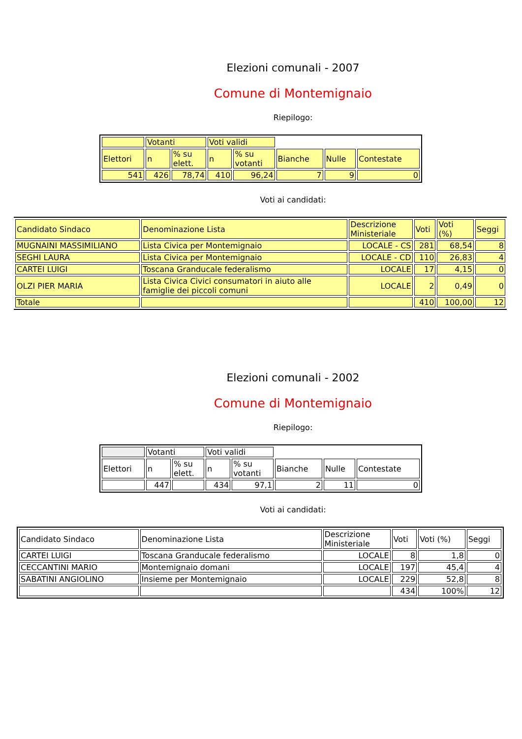Elezioni comunali - 2007
Comune di Montemignaio
Riepilogo:
| | Votanti | | Voti validi | | | | |
| Elettori | n | % su elett. | n | % su votanti | Bianche | Nulle | Contestate |
| 541 | 426 | 78,74 | 410 | 96,24 | 7 | 9 | 0 |
Voti ai candidati:
| Candidato Sindaco | Denominazione Lista | Descrizione Ministeriale | Voti | Voti (%) | Seggi |
| MUGNAINI MASSIMILIANO | Lista Civica per Montemignaio | LOCALE - CS | 281 | 68,54 | 8 |
| SEGHI LAURA | Lista Civica per Montemignaio | LOCALE - CD | 110 | 26,83 | 4 |
| CARTEI LUIGI | Toscana Granducale federalismo | LOCALE | 17 | 4,15 | 0 |
| OLZI PIER MARIA | Lista Civica Civici consumatori in aiuto alle famiglie dei piccoli comuni | LOCALE | 2 | 0,49 | 0 |
| Totale | | | 410 | 100,00 | 12 |
Elezioni comunali - 2002
Comune di Montemignaio
Riepilogo:
| | Votanti | | Voti validi | | | | |
| Elettori | n | % su elett. | n | % su votanti | Bianche | Nulle | Contestate |
| | 447 | | 434 | 97,1 | 2 | 11 | 0 |
Voti ai candidati:
| Candidato Sindaco | Denominazione Lista | Descrizione Ministeriale | Voti | Voti (%) | Seggi |
| CARTEI LUIGI | Toscana Granducale federalismo | LOCALE | 8 | 1,8 | 0 |
| CECCANTINI MARIO | Montemignaio domani | LOCALE | 197 | 45,4 | 4 |
| SABATINI ANGIOLINO | Insieme per Montemignaio | LOCALE | 229 | 52,8 | 8 |
| | | | 434 | 100% | 12 |